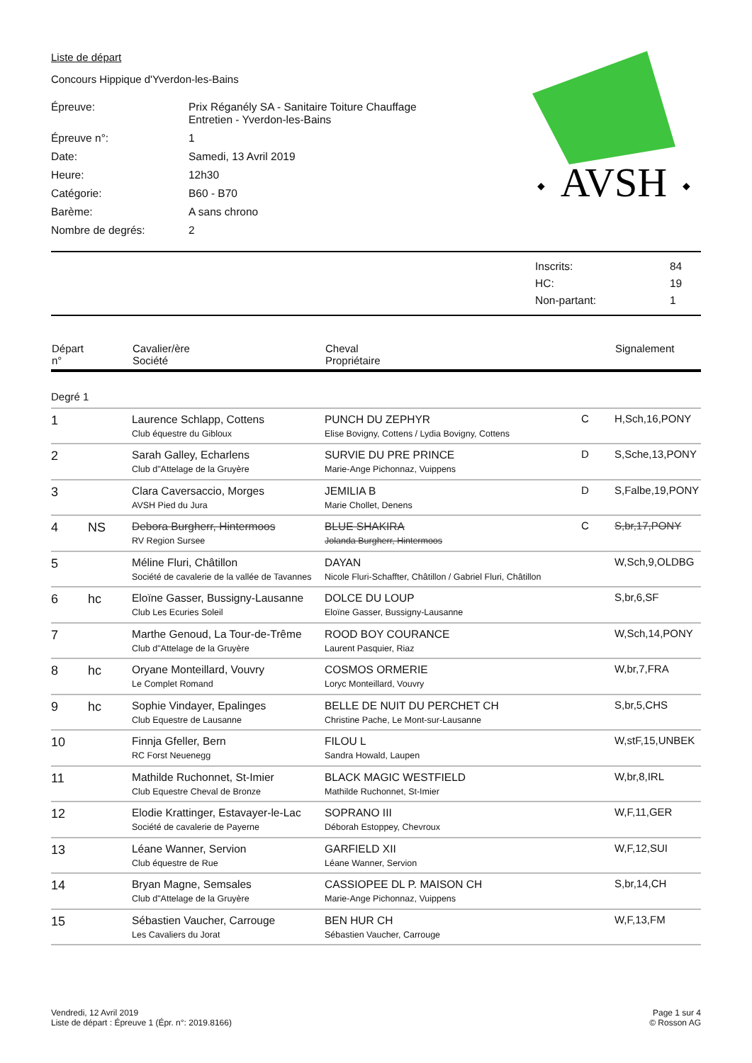Liste de départ
Concours Hippique d'Yverdon-les-Bains
Épreuve:
Prix Réganély SA - Sanitaire Toiture Chauffage Entretien - Yverdon-les-Bains
Épreuve n°:
1
Date:
Samedi, 13 Avril 2019
Heure:
12h30
Catégorie:
B60 - B70
Barème:
A sans chrono
Nombre de degrés:
2
AVSH
◆
◆
| Inscrits: | 84 |
| HC: | 19 |
| Non-partant: | 1 |
| Départ n° | | Cavalier/ère Société | Cheval Propriétaire | | Signalement |
| --- | --- | --- | --- | --- | --- |
| Degré 1 | | | | | |
| 1 | | Laurence Schlapp, Cottens Club équestre du Gibloux | PUNCH DU ZEPHYR Elise Bovigny, Cottens / Lydia Bovigny, Cottens | C | H,Sch,16,PONY |
| 2 | | Sarah Galley, Echarlens Club d"Attelage de la Gruyère | SURVIE DU PRE PRINCE Marie-Ange Pichonnaz, Vuippens | D | S,Sche,13,PONY |
| 3 | | Clara Caversaccio, Morges AVSH Pied du Jura | JEMILIA B Marie Chollet, Denens | D | S,Falbe,19,PONY |
| 4 | NS | Debora Burgherr, Hintermoos RV Region Sursee | BLUE SHAKIRA Jolanda Burgherr, Hintermoos | C | S,br,17,PONY |
| 5 | | Méline Fluri, Châtillon Société de cavalerie de la vallée de Tavannes | DAYAN Nicole Fluri-Schaffter, Châtillon / Gabriel Fluri, Châtillon | | W,Sch,9,OLDBG |
| 6 | hc | Eloïne Gasser, Bussigny-Lausanne Club Les Ecuries Soleil | DOLCE DU LOUP Eloïne Gasser, Bussigny-Lausanne | | S,br,6,SF |
| 7 | | Marthe Genoud, La Tour-de-Trême Club d"Attelage de la Gruyère | ROOD BOY COURANCE Laurent Pasquier, Riaz | | W,Sch,14,PONY |
| 8 | hc | Oryane Monteillard, Vouvry Le Complet Romand | COSMOS ORMERIE Loryc Monteillard, Vouvry | | W,br,7,FRA |
| 9 | hc | Sophie Vindayer, Epalinges Club Equestre de Lausanne | BELLE DE NUIT DU PERCHET CH Christine Pache, Le Mont-sur-Lausanne | | S,br,5,CHS |
| 10 | | Finnja Gfeller, Bern RC Forst Neuenegg | FILOU L Sandra Howald, Laupen | | W,stF,15,UNBEK |
| 11 | | Mathilde Ruchonnet, St-Imier Club Equestre Cheval de Bronze | BLACK MAGIC WESTFIELD Mathilde Ruchonnet, St-Imier | | W,br,8,IRL |
| 12 | | Elodie Krattinger, Estavayer-le-Lac Société de cavalerie de Payerne | SOPRANO III Déborah Estoppey, Chevroux | | W,F,11,GER |
| 13 | | Léane Wanner, Servion Club équestre de Rue | GARFIELD XII Léane Wanner, Servion | | W,F,12,SUI |
| 14 | | Bryan Magne, Semsales Club d"Attelage de la Gruyère | CASSIOPEE DL P. MAISON CH Marie-Ange Pichonnaz, Vuippens | | S,br,14,CH |
| 15 | | Sébastien Vaucher, Carrouge Les Cavaliers du Jorat | BEN HUR CH Sébastien Vaucher, Carrouge | | W,F,13,FM |
Vendredi, 12 Avril 2019
Liste de départ : Épreuve 1 (Épr. n°: 2019.8166)
Page 1 sur 4
© Rosson AG